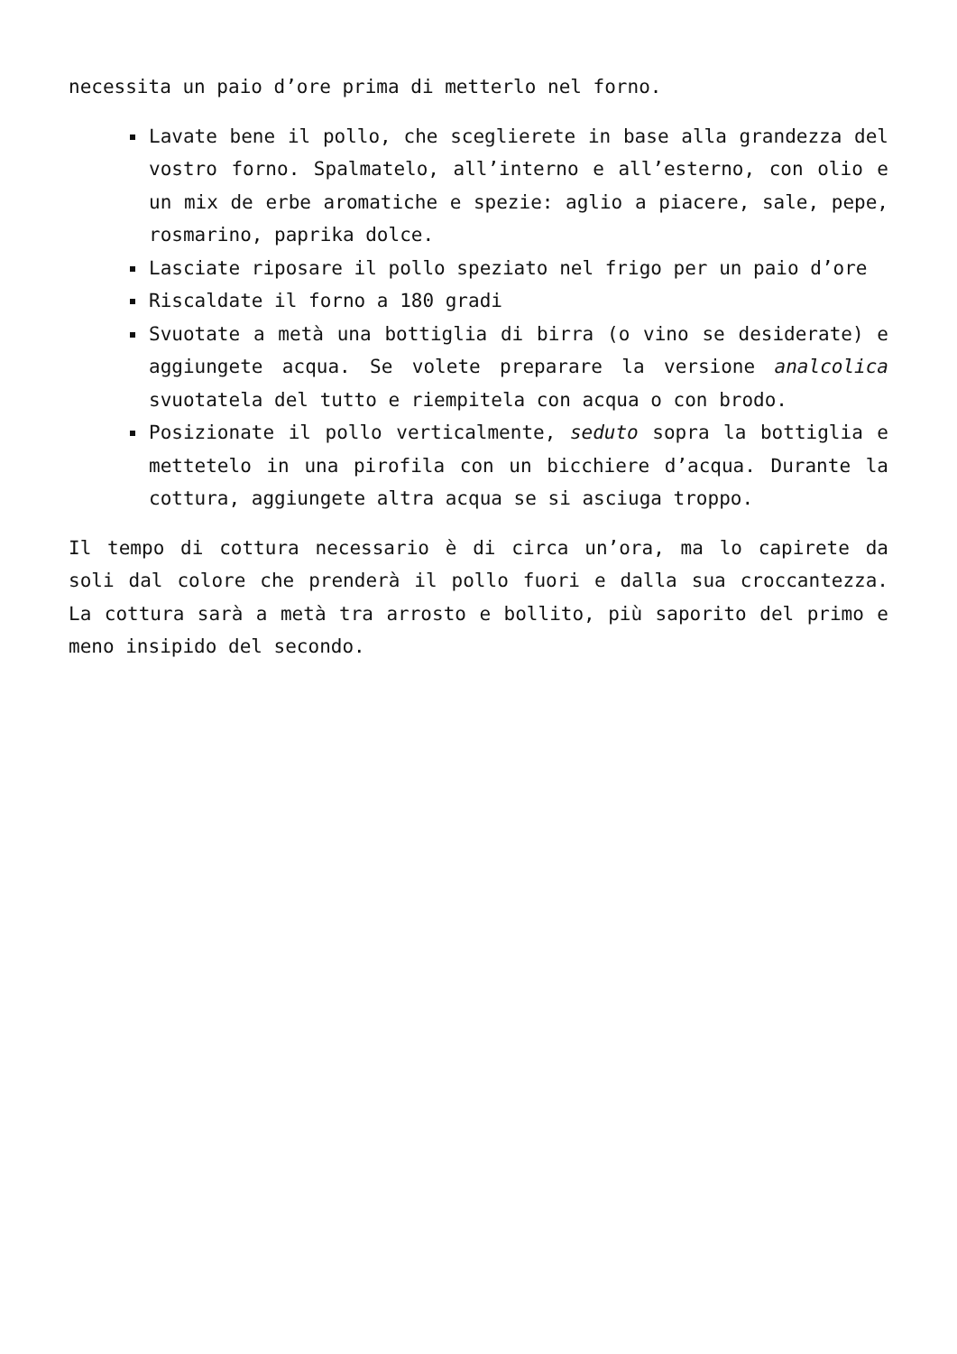necessita un paio d’ore prima di metterlo nel forno.
Lavate bene il pollo, che sceglierete in base alla grandezza del vostro forno. Spalmatelo, all’interno e all’esterno, con olio e un mix de erbe aromatiche e spezie: aglio a piacere, sale, pepe, rosmarino, paprika dolce.
Lasciate riposare il pollo speziato nel frigo per un paio d’ore
Riscaldate il forno a 180 gradi
Svuotate a metà una bottiglia di birra (o vino se desiderate) e aggiungete acqua. Se volete preparare la versione analcolica svuotatela del tutto e riempitela con acqua o con brodo.
Posizionate il pollo verticalmente, seduto sopra la bottiglia e mettetelo in una pirofila con un bicchiere d’acqua. Durante la cottura, aggiungete altra acqua se si asciuga troppo.
Il tempo di cottura necessario è di circa un’ora, ma lo capirete da soli dal colore che prenderà il pollo fuori e dalla sua croccantezza. La cottura sarà a metà tra arrosto e bollito, più saporito del primo e meno insipido del secondo.